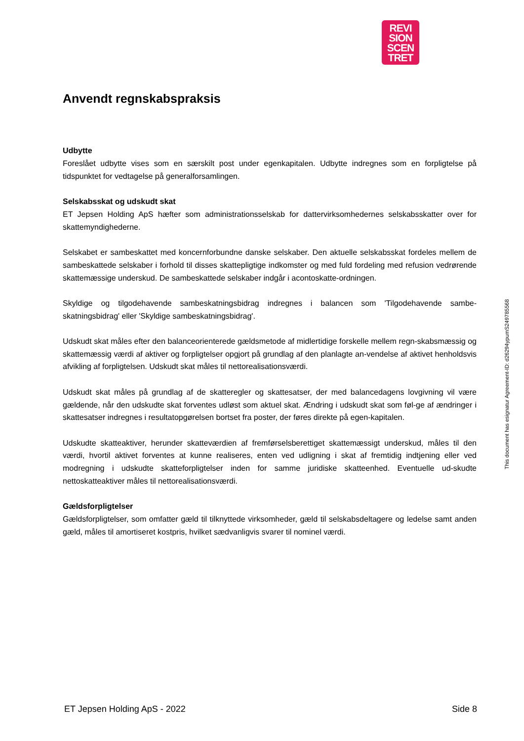REVI
SION
SCEN
TRET
Anvendt regnskabspraksis
Udbytte
Foreslået udbytte vises som en særskilt post under egenkapitalen. Udbytte indregnes som en forpligtelse på tidspunktet for vedtagelse på generalforsamlingen.
Selskabsskat og udskudt skat
ET Jepsen Holding ApS hæfter som administrationsselskab for dattervirksomhedernes selskabsskatter over for skattemyndighederne.
Selskabet er sambeskattet med koncernforbundne danske selskaber. Den aktuelle selskabsskat fordeles mellem de sambeskattede selskaber i forhold til disses skattepligtige indkomster og med fuld fordeling med refusion vedrørende skattemæssige underskud. De sambeskattede selskaber indgår i acontoskatte-ordningen.
Skyldige og tilgodehavende sambeskatningsbidrag indregnes i balancen som 'Tilgodehavende sambe-skatningsbidrag' eller 'Skyldige sambeskatningsbidrag'.
Udskudt skat måles efter den balanceorienterede gældsmetode af midlertidige forskelle mellem regn-skabsmæssig og skattemæssig værdi af aktiver og forpligtelser opgjort på grundlag af den planlagte an-vendelse af aktivet henholdsvis afvikling af forpligtelsen. Udskudt skat måles til nettorealisationsværdi.
Udskudt skat måles på grundlag af de skatteregler og skattesatser, der med balancedagens lovgivning vil være gældende, når den udskudte skat forventes udløst som aktuel skat. Ændring i udskudt skat som føl-ge af ændringer i skattesatser indregnes i resultatopgørelsen bortset fra poster, der føres direkte på egen-kapitalen.
Udskudte skatteaktiver, herunder skatteværdien af fremførselsberettiget skattemæssigt underskud, måles til den værdi, hvortil aktivet forventes at kunne realiseres, enten ved udligning i skat af fremtidig indtjening eller ved modregning i udskudte skatteforpligtelser inden for samme juridiske skatteenhed. Eventuelle ud-skudte nettoskatteaktiver måles til nettorealisationsværdi.
Gældsforpligtelser
Gældsforpligtelser, som omfatter gæld til tilknyttede virksomheder, gæld til selskabsdeltagere og ledelse samt anden gæld, måles til amortiseret kostpris, hvilket sædvanligvis svarer til nominel værdi.
This document has esignatur Agreement-ID: d26294ypumS249785568
ET Jepsen Holding ApS - 2022 Side 8